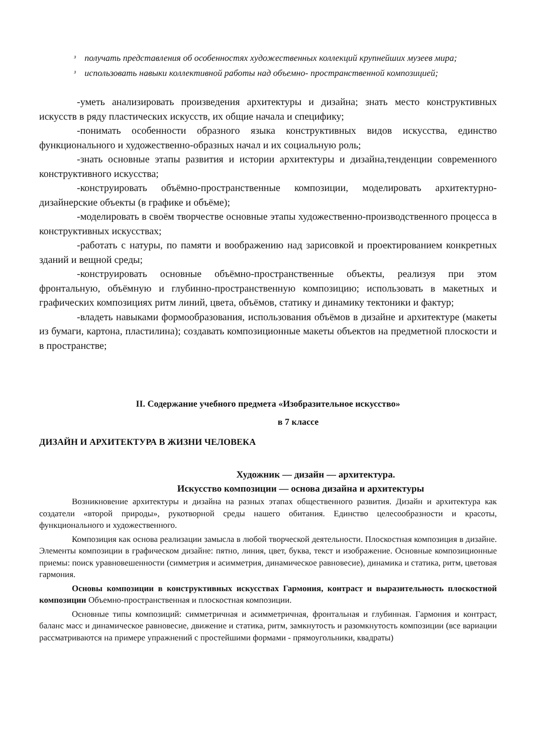ᶟ получать представления об особенностях художественных коллекций крупнейших музеев мира;
ᶟ использовать навыки коллективной работы над объемно- пространственной композицией;
-уметь анализировать произведения архитектуры и дизайна; знать место конструктивных искусств в ряду пластических искусств, их общие начала и специфику;
-понимать особенности образного языка конструктивных видов искусства, единство функционального и художественно-образных начал и их социальную роль;
-знать основные этапы развития и истории архитектуры и дизайна,тенденции современного конструктивного искусства;
-конструировать объёмно-пространственные композиции, моделировать архитектурно-дизайнерские объекты (в графике и объёме);
-моделировать в своём творчестве основные этапы художественно-производственного процесса в конструктивных искусствах;
-работать с натуры, по памяти и воображению над зарисовкой и проектированием конкретных зданий и вещной среды;
-конструировать основные объёмно-пространственные объекты, реализуя при этом фронтальную, объёмную и глубинно-пространственную композицию; использовать в макетных и графических композициях ритм линий, цвета, объёмов, статику и динамику тектоники и фактур;
-владеть навыками формообразования, использования объёмов в дизайне и архитектуре (макеты из бумаги, картона, пластилина); создавать композиционные макеты объектов на предметной плоскости и в пространстве;
II. Содержание учебного предмета «Изобразительное искусство»
в 7 классе
ДИЗАЙН И АРХИТЕКТУРА В ЖИЗНИ ЧЕЛОВЕКА
Художник — дизайн — архитектура.
Искусство композиции — основа дизайна и архитектуры
Возникновение архитектуры и дизайна на разных этапах общественного развития. Дизайн и архитектура как создатели «второй природы», рукотворной среды нашего обитания. Единство целесообразности и красоты, функционального и художественного.
Композиция как основа реализации замысла в любой творческой деятельности. Плоскостная композиция в дизайне. Элементы композиции в графическом дизайне: пятно, линия, цвет, буква, текст и изображение. Основные композиционные приемы: поиск уравновешенности (симметрия и асимметрия, динамическое равновесие), динамика и статика, ритм, цветовая гармония.
Основы композиции в конструктивных искусствах Гармония, контраст и выразительность плоскостной композиции Объемно-пространственная и плоскостная композиции.
Основные типы композиций: симметричная и асимметричная, фронтальная и глубинная. Гармония и контраст, баланс масс и динамическое равновесие, движение и статика, ритм, замкнутость и разомкнутость композиции (все вариации рассматриваются на примере упражнений с простейшими формами - прямоугольники, квадраты)